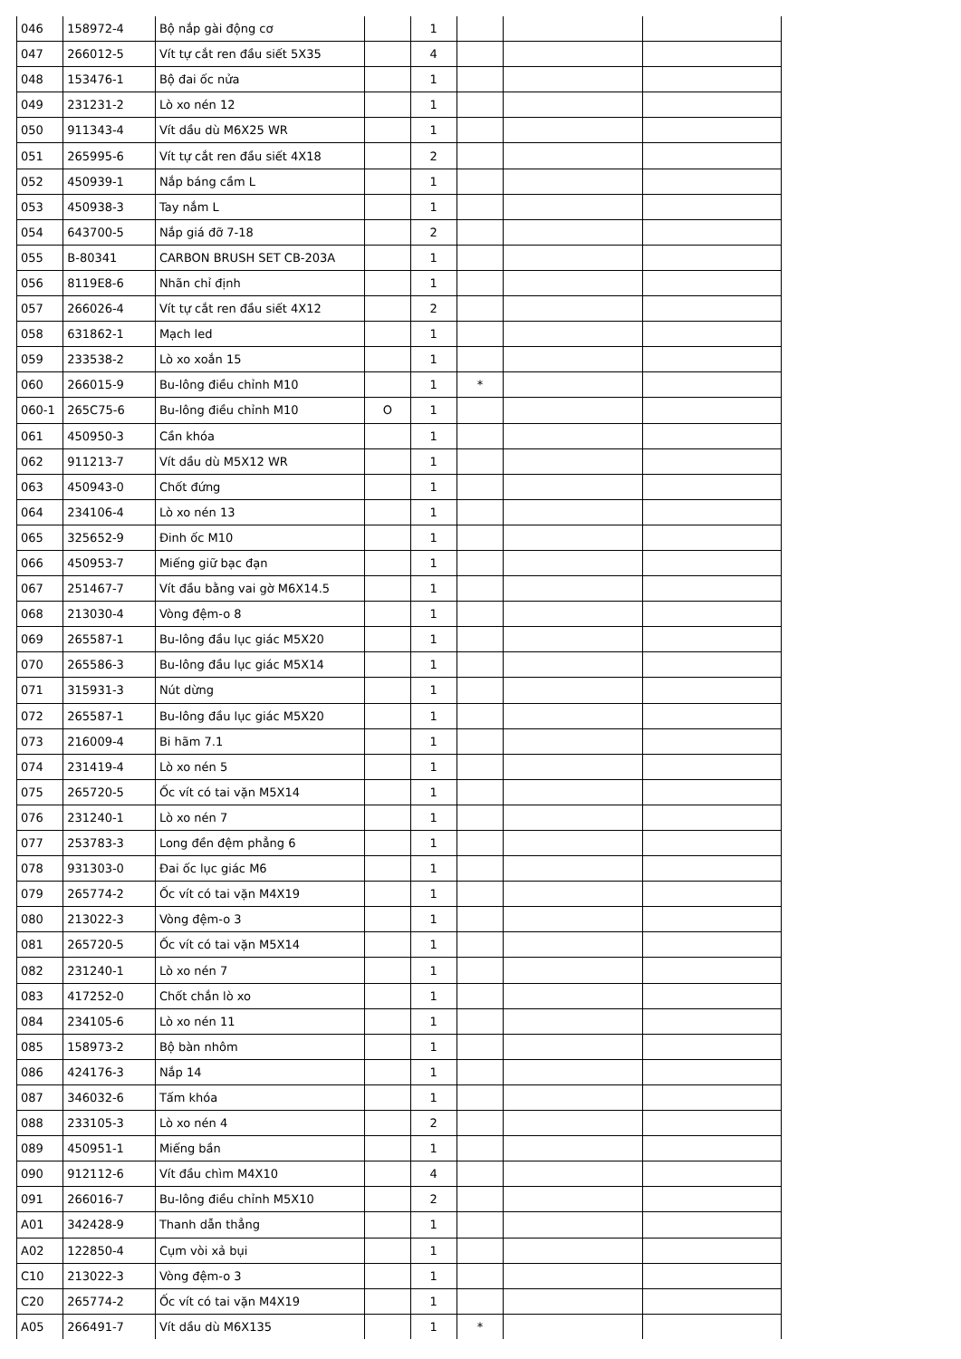| 046 | 158972-4 | Bộ nắp gài động cơ | | 1 | | | |
| 047 | 266012-5 | Vít tự cắt ren đầu siết 5X35 | | 4 | | | |
| 048 | 153476-1 | Bộ đai ốc nửa | | 1 | | | |
| 049 | 231231-2 | Lò xo nén 12 | | 1 | | | |
| 050 | 911343-4 | Vít dầu dù M6X25 WR | | 1 | | | |
| 051 | 265995-6 | Vít tự cắt ren đầu siết 4X18 | | 2 | | | |
| 052 | 450939-1 | Nắp báng cầm L | | 1 | | | |
| 053 | 450938-3 | Tay nắm L | | 1 | | | |
| 054 | 643700-5 | Nắp giá đỡ 7-18 | | 2 | | | |
| 055 | B-80341 | CARBON BRUSH SET CB-203A | | 1 | | | |
| 056 | 8119E8-6 | Nhãn chỉ định | | 1 | | | |
| 057 | 266026-4 | Vít tự cắt ren đầu siết 4X12 | | 2 | | | |
| 058 | 631862-1 | Mạch led | | 1 | | | |
| 059 | 233538-2 | Lò xo xoắn 15 | | 1 | | | |
| 060 | 266015-9 | Bu-lông điều chỉnh M10 | | 1 | * | | |
| 060-1 | 265C75-6 | Bu-lông điều chỉnh M10 | O | 1 | | | |
| 061 | 450950-3 | Cần khóa | | 1 | | | |
| 062 | 911213-7 | Vít dầu dù M5X12 WR | | 1 | | | |
| 063 | 450943-0 | Chốt đứng | | 1 | | | |
| 064 | 234106-4 | Lò xo nén 13 | | 1 | | | |
| 065 | 325652-9 | Đinh ốc M10 | | 1 | | | |
| 066 | 450953-7 | Miếng giữ bạc đạn | | 1 | | | |
| 067 | 251467-7 | Vít đầu bằng vai gờ M6X14.5 | | 1 | | | |
| 068 | 213030-4 | Vòng đệm-o 8 | | 1 | | | |
| 069 | 265587-1 | Bu-lông đầu lục giác M5X20 | | 1 | | | |
| 070 | 265586-3 | Bu-lông đầu lục giác M5X14 | | 1 | | | |
| 071 | 315931-3 | Nút dừng | | 1 | | | |
| 072 | 265587-1 | Bu-lông đầu lục giác M5X20 | | 1 | | | |
| 073 | 216009-4 | Bi hãm 7.1 | | 1 | | | |
| 074 | 231419-4 | Lò xo nén 5 | | 1 | | | |
| 075 | 265720-5 | Ốc vít có tai vặn M5X14 | | 1 | | | |
| 076 | 231240-1 | Lò xo nén 7 | | 1 | | | |
| 077 | 253783-3 | Long đền đệm phẳng 6 | | 1 | | | |
| 078 | 931303-0 | Đai ốc lục giác M6 | | 1 | | | |
| 079 | 265774-2 | Ốc vít có tai vặn M4X19 | | 1 | | | |
| 080 | 213022-3 | Vòng đệm-o 3 | | 1 | | | |
| 081 | 265720-5 | Ốc vít có tai vặn M5X14 | | 1 | | | |
| 082 | 231240-1 | Lò xo nén 7 | | 1 | | | |
| 083 | 417252-0 | Chốt chắn lò xo | | 1 | | | |
| 084 | 234105-6 | Lò xo nén 11 | | 1 | | | |
| 085 | 158973-2 | Bộ bàn nhôm | | 1 | | | |
| 086 | 424176-3 | Nắp 14 | | 1 | | | |
| 087 | 346032-6 | Tấm khóa | | 1 | | | |
| 088 | 233105-3 | Lò xo nén 4 | | 2 | | | |
| 089 | 450951-1 | Miếng bần | | 1 | | | |
| 090 | 912112-6 | Vít đầu chìm M4X10 | | 4 | | | |
| 091 | 266016-7 | Bu-lông điều chỉnh M5X10 | | 2 | | | |
| A01 | 342428-9 | Thanh dẫn thẳng | | 1 | | | |
| A02 | 122850-4 | Cụm vòi xả bụi | | 1 | | | |
| C10 | 213022-3 | Vòng đệm-o 3 | | 1 | | | |
| C20 | 265774-2 | Ốc vít có tai vặn M4X19 | | 1 | | | |
| A05 | 266491-7 | Vít dầu dù M6X135 | | 1 | * | | |